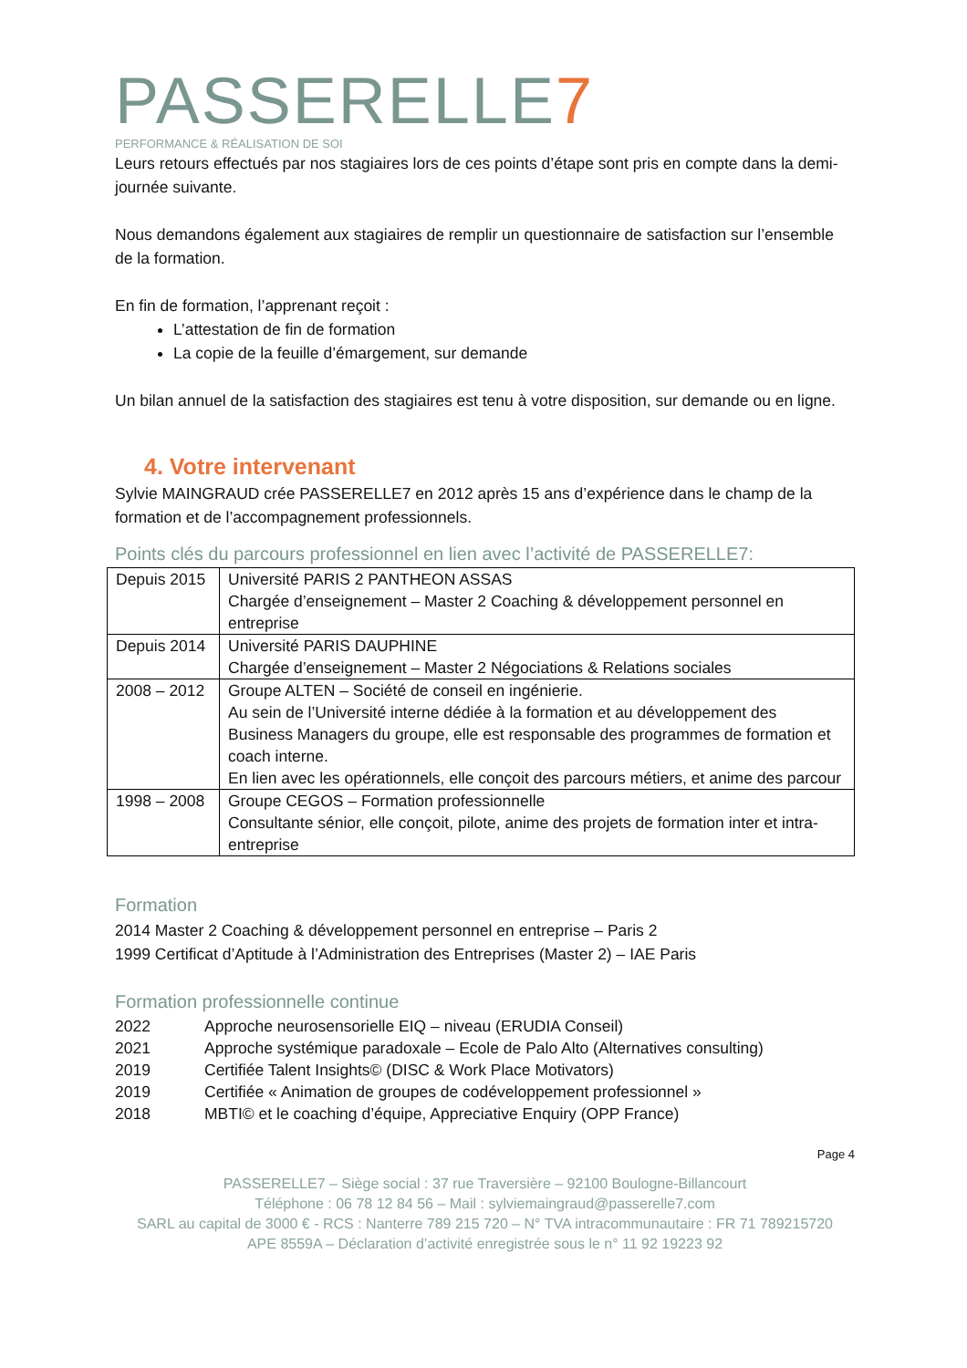PASSERELLE7
PERFORMANCE & RÉALISATION DE SOI
Leurs retours effectués par nos stagiaires lors de ces points d’étape sont pris en compte dans la demi-journée suivante.
Nous demandons également aux stagiaires de remplir un questionnaire de satisfaction sur l’ensemble de la formation.
En fin de formation, l’apprenant reçoit :
L’attestation de fin de formation
La copie de la feuille d’émargement, sur demande
Un bilan annuel de la satisfaction des stagiaires est tenu à votre disposition, sur demande ou en ligne.
4. Votre intervenant
Sylvie MAINGRAUD crée PASSERELLE7 en 2012 après 15 ans d’expérience dans le champ de la formation et de l’accompagnement professionnels.
Points clés du parcours professionnel en lien avec l’activité de PASSERELLE7:
| Depuis 2015 | Université PARIS 2 PANTHEON ASSAS Chargée d’enseignement – Master 2 Coaching & développement personnel en entreprise |
| Depuis 2014 | Université PARIS DAUPHINE Chargée d’enseignement – Master 2 Négociations & Relations sociales |
| 2008 – 2012 | Groupe ALTEN – Société de conseil en ingénierie. Au sein de l’Université interne dédiée à la formation et au développement des Business Managers du groupe, elle est responsable des programmes de formation et coach interne. En lien avec les opérationnels, elle conçoit des parcours métiers, et anime des parcour |
| 1998 – 2008 | Groupe CEGOS – Formation professionnelle Consultante sénior, elle conçoit, pilote, anime des projets de formation inter et intra-entreprise |
Formation
2014 Master 2 Coaching & développement personnel en entreprise – Paris 2
1999 Certificat d’Aptitude à l’Administration des Entreprises (Master 2) – IAE Paris
Formation professionnelle continue
| 2022 | Approche neurosensorielle EIQ – niveau (ERUDIA Conseil) |
| 2021 | Approche systémique paradoxale – Ecole de Palo Alto (Alternatives consulting) |
| 2019 | Certifiée Talent Insights© (DISC & Work Place Motivators) |
| 2019 | Certifiée « Animation de groupes de codéveloppement professionnel » |
| 2018 | MBTI© et le coaching d’équipe, Appreciative Enquiry (OPP France) |
Page 4
PASSERELLE7 – Siège social : 37 rue Traversière – 92100 Boulogne-Billancourt
Téléphone : 06 78 12 84 56 – Mail : sylviemaingraud@passerelle7.com
SARL au capital de 3000 € - RCS : Nanterre 789 215 720 – N° TVA intracommunautaire : FR 71 789215720
APE 8559A – Déclaration d’activité enregistrée sous le n° 11 92 19223 92